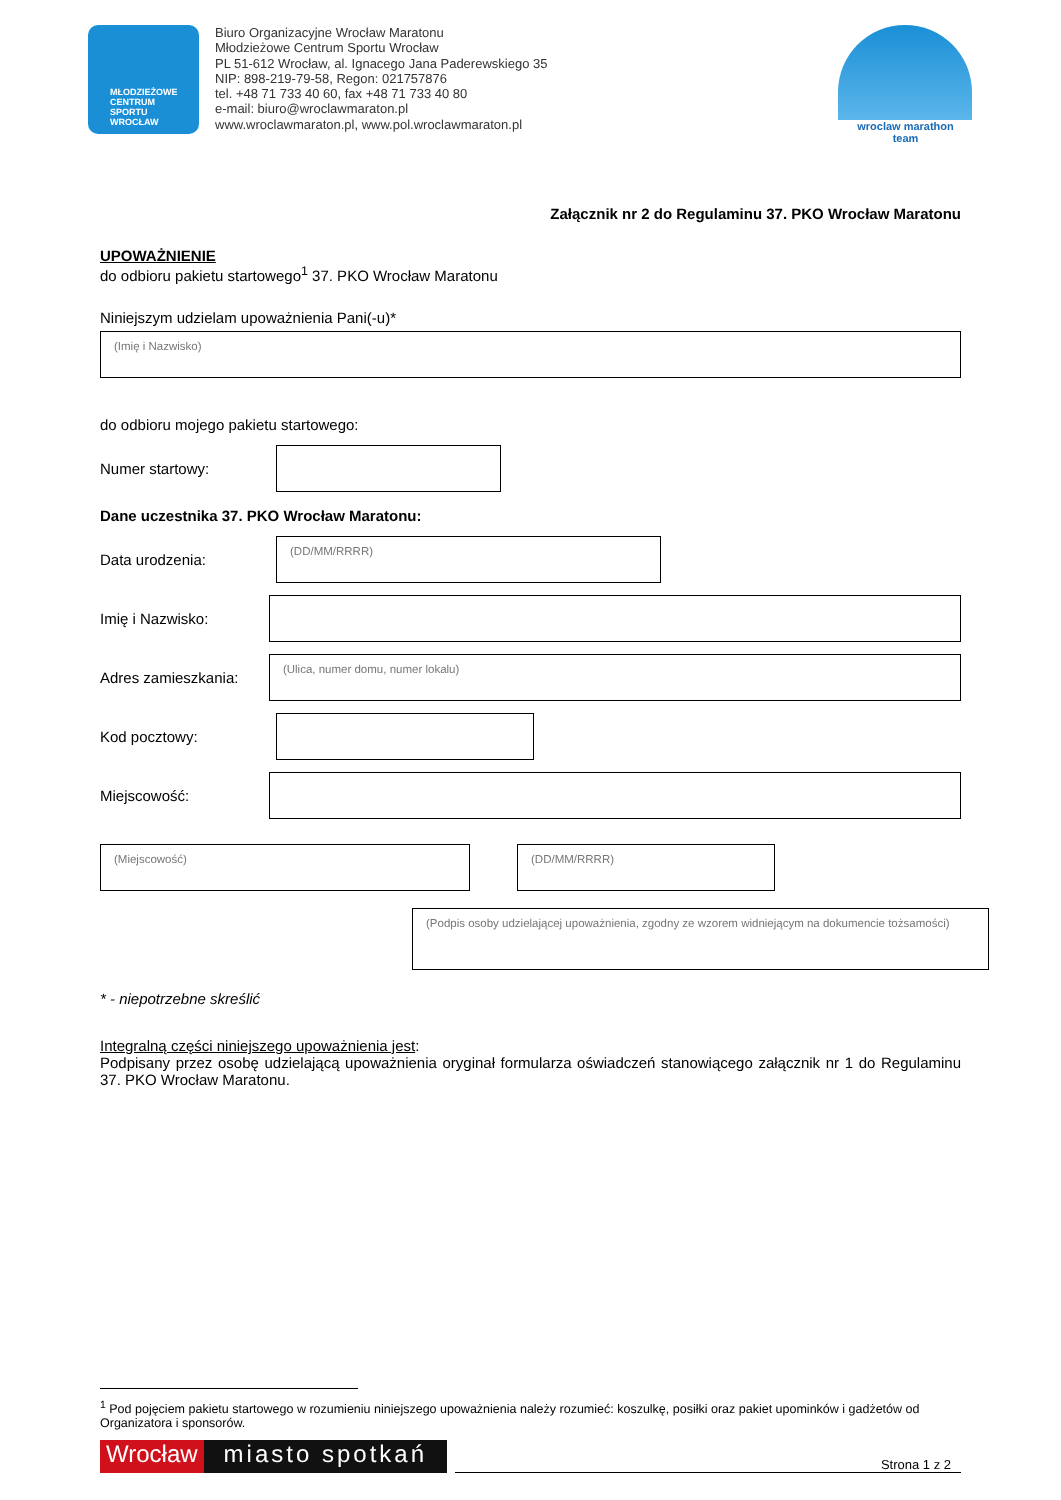MŁODZIEŻOWE
CENTRUM
SPORTU
WROCŁAW
Biuro Organizacyjne Wrocław Maratonu
Młodzieżowe Centrum Sportu Wrocław
PL 51-612 Wrocław, al. Ignacego Jana Paderewskiego 35
NIP: 898-219-79-58, Regon: 021757876
tel. +48 71 733 40 60, fax +48 71 733 40 80
e-mail: biuro@wroclawmaraton.pl
www.wroclawmaraton.pl, www.pol.wroclawmaraton.pl
wroclaw marathon
team
Załącznik nr 2 do Regulaminu 37. PKO Wrocław Maratonu
UPOWAŻNIENIE
do odbioru pakietu startowego<sup>1</sup> 37. PKO Wrocław Maratonu
Niniejszym udzielam upoważnienia Pani(-u)*
(Imię i Nazwisko)
do odbioru mojego pakietu startowego:
Numer startowy:
Dane uczestnika 37. PKO Wrocław Maratonu:
Data urodzenia:
(DD/MM/RRRR)
Imię i Nazwisko:
Adres zamieszkania:
(Ulica, numer domu, numer lokalu)
Kod pocztowy:
Miejscowość:
(Miejscowość) (DD/MM/RRRR)
(Podpis osoby udzielającej upoważnienia, zgodny ze wzorem widniejącym na dokumencie tożsamości)
* - niepotrzebne skreślić
Integralną części niniejszego upoważnienia jest:
Podpisany przez osobę udzielającą upoważnienia oryginał formularza oświadczeń stanowiącego załącznik nr 1 do Regulaminu 37. PKO Wrocław Maratonu.
<sup>1</sup> Pod pojęciem pakietu startowego w rozumieniu niniejszego upoważnienia należy rozumieć: koszulkę, posiłki oraz pakiet upominków i gadżetów od Organizatora i sponsorów.
Wrocław miasto spotkań
Strona 1 z 2